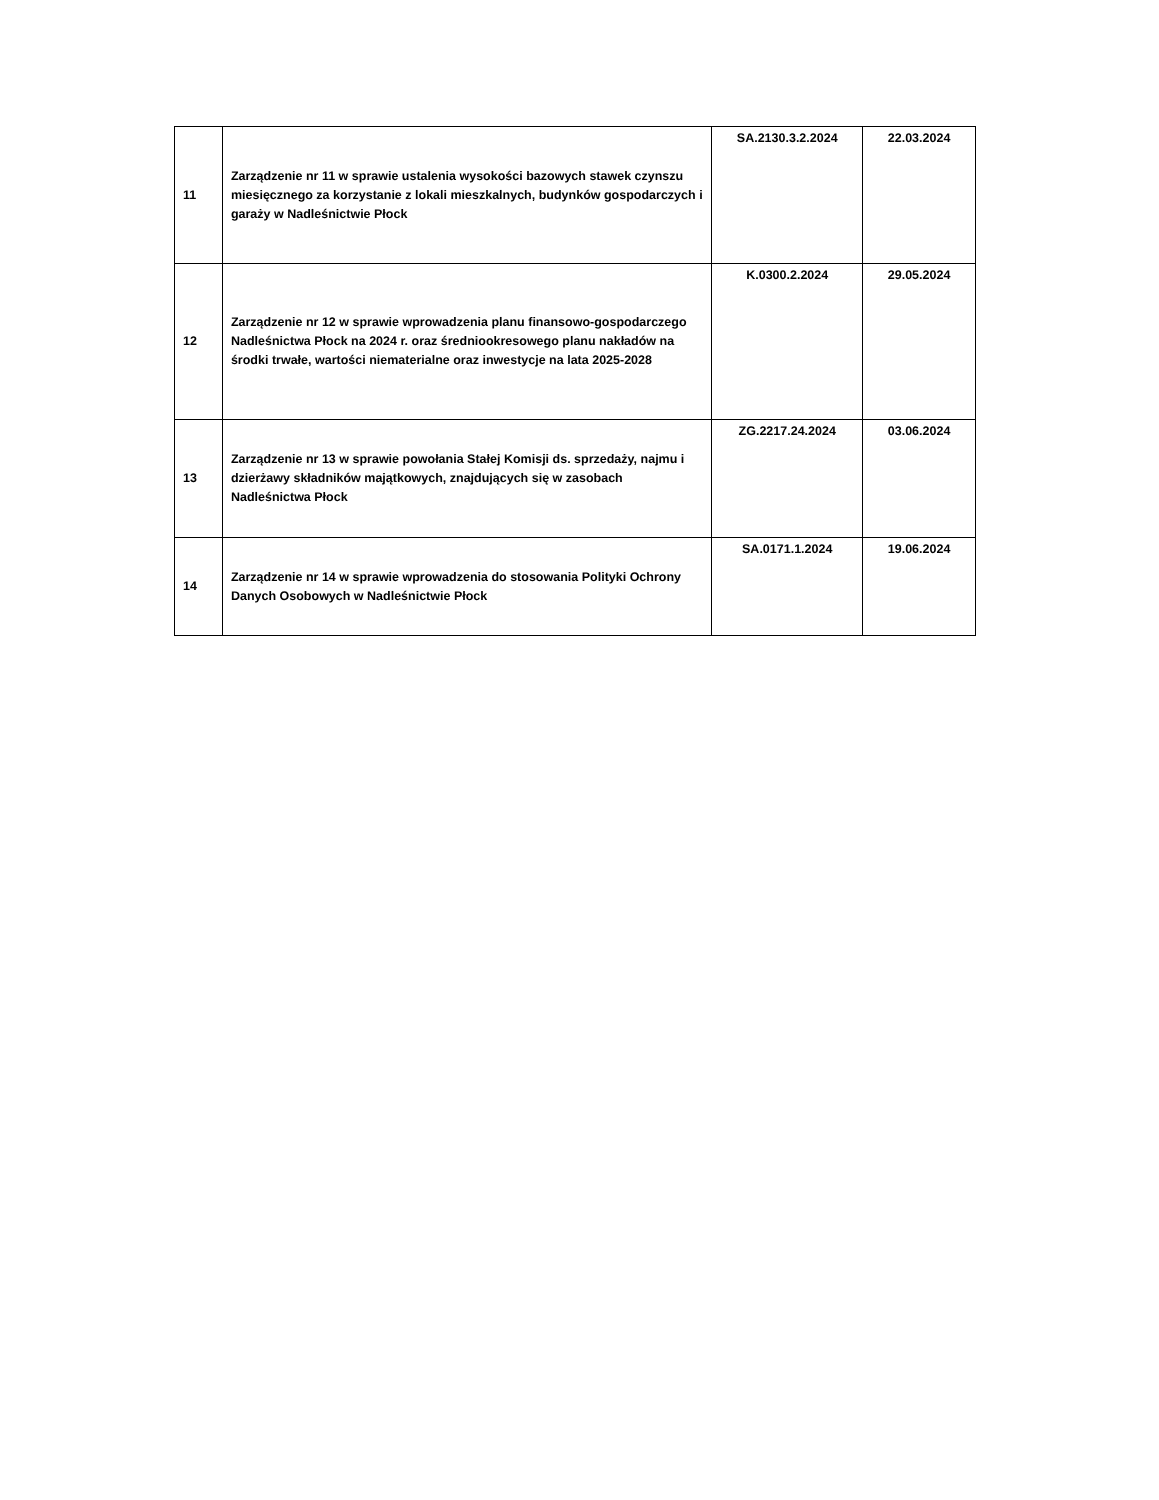| 11 | Zarządzenie nr 11 w sprawie ustalenia wysokości bazowych stawek czynszu miesięcznego za korzystanie z lokali mieszkalnych, budynków gospodarczych i garaży w Nadleśnictwie Płock | SA.2130.3.2.2024 | 22.03.2024 |
| 12 | Zarządzenie nr 12 w sprawie wprowadzenia planu finansowo-gospodarczego Nadleśnictwa Płock na 2024 r. oraz średniookresowego planu nakładów na środki trwałe, wartości niematerialne oraz inwestycje na lata 2025-2028 | K.0300.2.2024 | 29.05.2024 |
| 13 | Zarządzenie nr 13 w sprawie powołania Stałej Komisji ds. sprzedaży, najmu i dzierżawy składników majątkowych, znajdujących się w zasobach Nadleśnictwa Płock | ZG.2217.24.2024 | 03.06.2024 |
| 14 | Zarządzenie nr 14 w sprawie wprowadzenia do stosowania Polityki Ochrony Danych Osobowych w Nadleśnictwie Płock | SA.0171.1.2024 | 19.06.2024 |